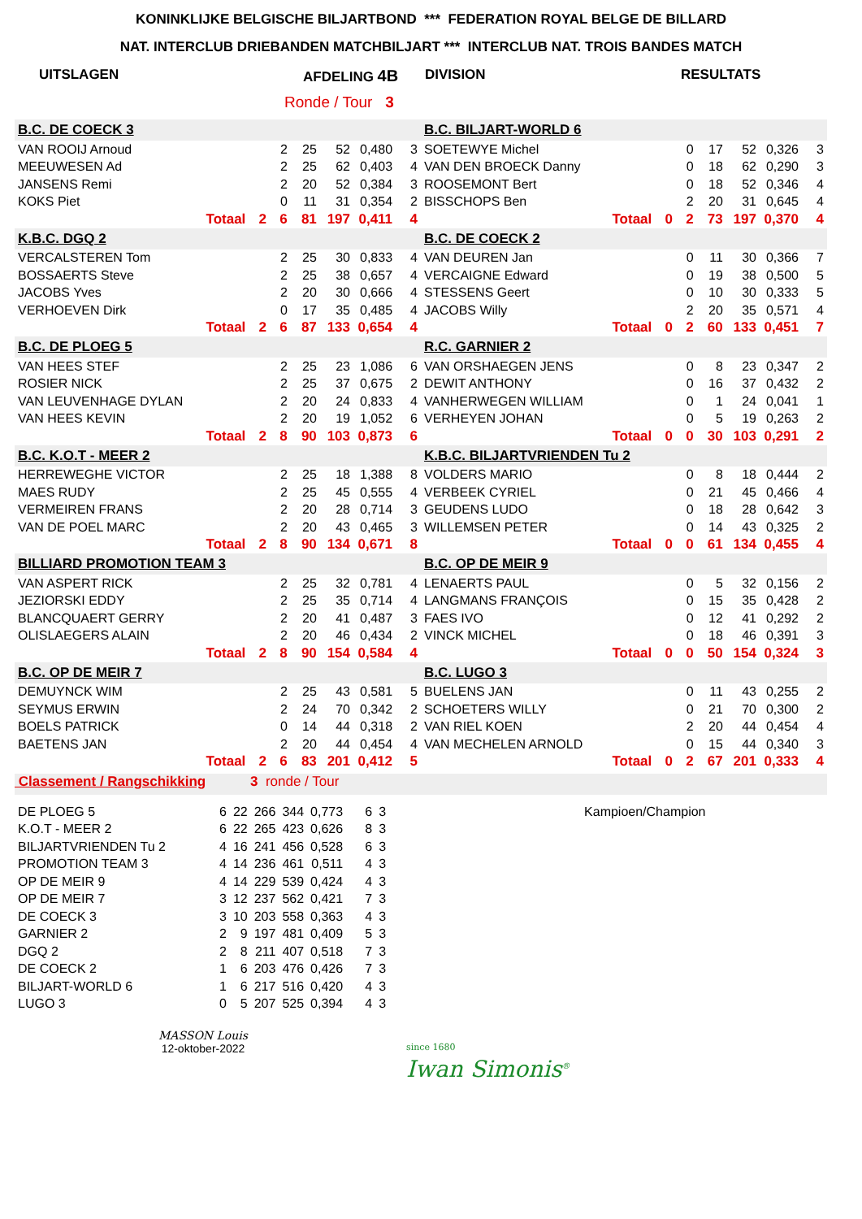KONINKLIJKE BELGISCHE BILJARTBOND *** FEDERATION ROYAL BELGE DE BILLARD
NAT. INTERCLUB DRIEBANDEN MATCHBILJART *** INTERCLUB NAT. TROIS BANDES MATCH
UITSLAGEN AFDELING 4B DIVISION RESULTATS
Ronde / Tour 3
| B.C. DE COECK 3 | | | | | | | B.C. BILJART-WORLD 6 | | | | | | |
| VAN ROOIJ Arnoud | | 2 | 25 | 52 | 0,480 | 3 | SOETEWYE Michel | | 0 | 17 | 52 | 0,326 | 3 |
| MEEUWESEN Ad | | 2 | 25 | 62 | 0,403 | 4 | VAN DEN BROECK Danny | | 0 | 18 | 62 | 0,290 | 3 |
| JANSENS Remi | | 2 | 20 | 52 | 0,384 | 3 | ROOSEMONT Bert | | 0 | 18 | 52 | 0,346 | 4 |
| KOKS Piet | | 0 | 11 | 31 | 0,354 | 2 | BISSCHOPS Ben | | 2 | 20 | 31 | 0,645 | 4 |
| Totaal | 2 | 6 | 81 | 197 | 0,411 | 4 | Totaal | 0 | 2 | 73 | 197 | 0,370 | 4 |
| K.B.C. DGQ 2 | | | | | | | B.C. DE COECK 2 | | | | | | |
| VERCALSTEREN Tom | | 2 | 25 | 30 | 0,833 | 4 | VAN DEUREN Jan | | 0 | 11 | 30 | 0,366 | 7 |
| BOSSAERTS Steve | | 2 | 25 | 38 | 0,657 | 4 | VERCAIGNE Edward | | 0 | 19 | 38 | 0,500 | 5 |
| JACOBS Yves | | 2 | 20 | 30 | 0,666 | 4 | STESSENS Geert | | 0 | 10 | 30 | 0,333 | 5 |
| VERHOEVEN Dirk | | 0 | 17 | 35 | 0,485 | 4 | JACOBS Willy | | 2 | 20 | 35 | 0,571 | 4 |
| Totaal | 2 | 6 | 87 | 133 | 0,654 | 4 | Totaal | 0 | 2 | 60 | 133 | 0,451 | 7 |
| B.C. DE PLOEG 5 | | | | | | | R.C. GARNIER 2 | | | | | | |
| VAN HEES STEF | | 2 | 25 | 23 | 1,086 | 6 | VAN ORSHAEGEN JENS | | 0 | 8 | 23 | 0,347 | 2 |
| ROSIER NICK | | 2 | 25 | 37 | 0,675 | 2 | DEWIT ANTHONY | | 0 | 16 | 37 | 0,432 | 2 |
| VAN LEUVENHAGE DYLAN | | 2 | 20 | 24 | 0,833 | 4 | VANHERWEGEN WILLIAM | | 0 | 1 | 24 | 0,041 | 1 |
| VAN HEES KEVIN | | 2 | 20 | 19 | 1,052 | 6 | VERHEYEN JOHAN | | 0 | 5 | 19 | 0,263 | 2 |
| Totaal | 2 | 8 | 90 | 103 | 0,873 | 6 | Totaal | 0 | 0 | 30 | 103 | 0,291 | 2 |
| B.C. K.O.T - MEER 2 | | | | | | | K.B.C. BILJARTVRIENDEN Tu 2 | | | | | | |
| HERREWEGHE VICTOR | | 2 | 25 | 18 | 1,388 | 8 | VOLDERS MARIO | | 0 | 8 | 18 | 0,444 | 2 |
| MAES RUDY | | 2 | 25 | 45 | 0,555 | 4 | VERBEEK CYRIEL | | 0 | 21 | 45 | 0,466 | 4 |
| VERMEIREN FRANS | | 2 | 20 | 28 | 0,714 | 3 | GEUDENS LUDO | | 0 | 18 | 28 | 0,642 | 3 |
| VAN DE POEL MARC | | 2 | 20 | 43 | 0,465 | 3 | WILLEMSEN PETER | | 0 | 14 | 43 | 0,325 | 2 |
| Totaal | 2 | 8 | 90 | 134 | 0,671 | 8 | Totaal | 0 | 0 | 61 | 134 | 0,455 | 4 |
| BILLIARD PROMOTION TEAM 3 | | | | | | | B.C. OP DE MEIR 9 | | | | | | |
| VAN ASPERT RICK | | 2 | 25 | 32 | 0,781 | 4 | LENAERTS PAUL | | 0 | 5 | 32 | 0,156 | 2 |
| JEZIORSKI EDDY | | 2 | 25 | 35 | 0,714 | 4 | LANGMANS FRANÇOIS | | 0 | 15 | 35 | 0,428 | 2 |
| BLANCQUAERT GERRY | | 2 | 20 | 41 | 0,487 | 3 | FAES IVO | | 0 | 12 | 41 | 0,292 | 2 |
| OLISLAEGERS ALAIN | | 2 | 20 | 46 | 0,434 | 2 | VINCK MICHEL | | 0 | 18 | 46 | 0,391 | 3 |
| Totaal | 2 | 8 | 90 | 154 | 0,584 | 4 | Totaal | 0 | 0 | 50 | 154 | 0,324 | 3 |
| B.C. OP DE MEIR 7 | | | | | | | B.C. LUGO 3 | | | | | | |
| DEMUYNCK WIM | | 2 | 25 | 43 | 0,581 | 5 | BUELENS JAN | | 0 | 11 | 43 | 0,255 | 2 |
| SEYMUS ERWIN | | 2 | 24 | 70 | 0,342 | 2 | SCHOETERS WILLY | | 0 | 21 | 70 | 0,300 | 2 |
| BOELS PATRICK | | 0 | 14 | 44 | 0,318 | 2 | VAN RIEL KOEN | | 2 | 20 | 44 | 0,454 | 4 |
| BAETENS JAN | | 2 | 20 | 44 | 0,454 | 4 | VAN MECHELEN ARNOLD | | 0 | 15 | 44 | 0,340 | 3 |
| Totaal | 2 | 6 | 83 | 201 | 0,412 | 5 | Totaal | 0 | 2 | 67 | 201 | 0,333 | 4 |
Classement / Rangschikking 3 ronde / Tour
| DE PLOEG 5 | 6 | 22 | 266 | 344 | 0,773 | 6 | 3 |
| K.O.T - MEER 2 | 6 | 22 | 265 | 423 | 0,626 | 8 | 3 |
| BILJARTVRIENDEN Tu 2 | 4 | 16 | 241 | 456 | 0,528 | 6 | 3 |
| PROMOTION TEAM 3 | 4 | 14 | 236 | 461 | 0,511 | 4 | 3 |
| OP DE MEIR 9 | 4 | 14 | 229 | 539 | 0,424 | 4 | 3 |
| OP DE MEIR 7 | 3 | 12 | 237 | 562 | 0,421 | 7 | 3 |
| DE COECK 3 | 3 | 10 | 203 | 558 | 0,363 | 4 | 3 |
| GARNIER 2 | 2 | 9 | 197 | 481 | 0,409 | 5 | 3 |
| DGQ 2 | 2 | 8 | 211 | 407 | 0,518 | 7 | 3 |
| DE COECK 2 | 1 | 6 | 203 | 476 | 0,426 | 7 | 3 |
| BILJART-WORLD 6 | 1 | 6 | 217 | 516 | 0,420 | 4 | 3 |
| LUGO 3 | 0 | 5 | 207 | 525 | 0,394 | 4 | 3 |
Kampioen/Champion
MASSON Louis
12-oktober-2022
since 1680
Iwan Simonis<sup>®</sup>